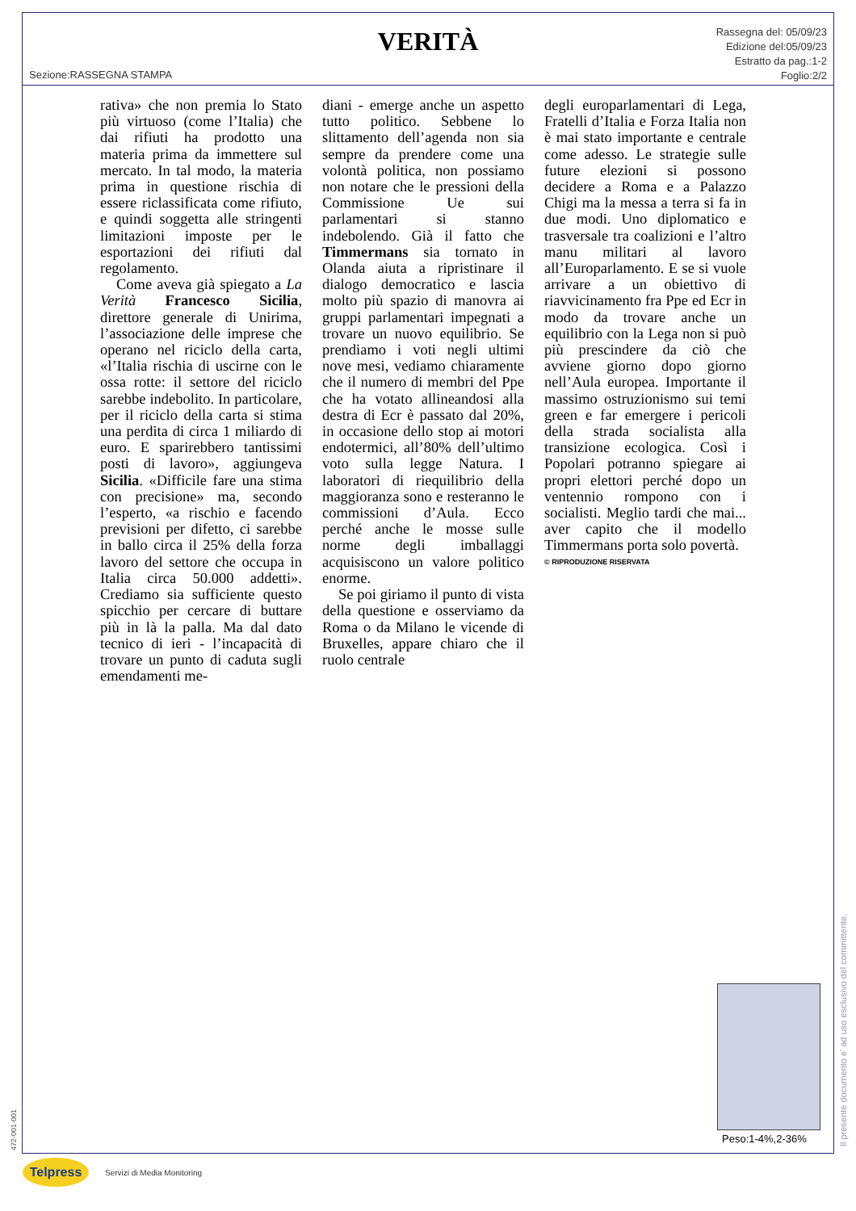VERITÀ
Rassegna del: 05/09/23
Edizione del:05/09/23
Estratto da pag.:1-2
Foglio:2/2
Sezione:RASSEGNA STAMPA
rativa» che non premia lo Stato più virtuoso (come l’Italia) che dai rifiuti ha prodotto una materia prima da immettere sul mercato. In tal modo, la materia prima in questione rischia di essere riclassificata come rifiuto, e quindi soggetta alle stringenti limitazioni imposte per le esportazioni dei rifiuti dal regolamento.
Come aveva già spiegato a La Verità Francesco Sicilia, direttore generale di Unirima, l’associazione delle imprese che operano nel riciclo della carta, «l’Italia rischia di uscirne con le ossa rotte: il settore del riciclo sarebbe indebolito. In particolare, per il riciclo della carta si stima una perdita di circa 1 miliardo di euro. E sparirebbero tantissimi posti di lavoro», aggiungeva Sicilia. «Difficile fare una stima con precisione» ma, secondo l’esperto, «a rischio e facendo previsioni per difetto, ci sarebbe in ballo circa il 25% della forza lavoro del settore che occupa in Italia circa 50.000 addetti». Crediamo sia sufficiente questo spicchio per cercare di buttare più in là la palla. Ma dal dato tecnico di ieri - l’incapacità di trovare un punto di caduta sugli emendamenti me-
diani - emerge anche un aspetto tutto politico. Sebbene lo slittamento dell’agenda non sia sempre da prendere come una volontà politica, non possiamo non notare che le pressioni della Commissione Ue sui parlamentari si stanno indebolendo. Già il fatto che Timmermans sia tornato in Olanda aiuta a ripristinare il dialogo democratico e lascia molto più spazio di manovra ai gruppi parlamentari impegnati a trovare un nuovo equilibrio. Se prendiamo i voti negli ultimi nove mesi, vediamo chiaramente che il numero di membri del Ppe che ha votato allineandosi alla destra di Ecr è passato dal 20%, in occasione dello stop ai motori endotermici, all’80% dell’ultimo voto sulla legge Natura. I laboratori di riequilibrio della maggioranza sono e resteranno le commissioni d’Aula. Ecco perché anche le mosse sulle norme degli imballaggi acquisiscono un valore politico enorme.
Se poi giriamo il punto di vista della questione e osserviamo da Roma o da Milano le vicende di Bruxelles, appare chiaro che il ruolo centrale
degli europarlamentari di Lega, Fratelli d’Italia e Forza Italia non è mai stato importante e centrale come adesso. Le strategie sulle future elezioni si possono decidere a Roma e a Palazzo Chigi ma la messa a terra si fa in due modi. Uno diplomatico e trasversale tra coalizioni e l’altro manu militari al lavoro all’Europarlamento. E se si vuole arrivare a un obiettivo di riavvicinamento fra Ppe ed Ecr in modo da trovare anche un equilibrio con la Lega non si può più prescindere da ciò che avviene giorno dopo giorno nell’Aula europea. Importante il massimo ostruzionismo sui temi green e far emergere i pericoli della strada socialista alla transizione ecologica. Così i Popolari potranno spiegare ai propri elettori perché dopo un ventennio rompono con i socialisti. Meglio tardi che mai... aver capito che il modello Timmermans porta solo povertà.
© RIPRODUZIONE RISERVATA
Peso:1-4%,2-36%
Il presente documento e' ad uso esclusivo del committente.
472-001-001
Telpress
Servizi di Media Monitoring